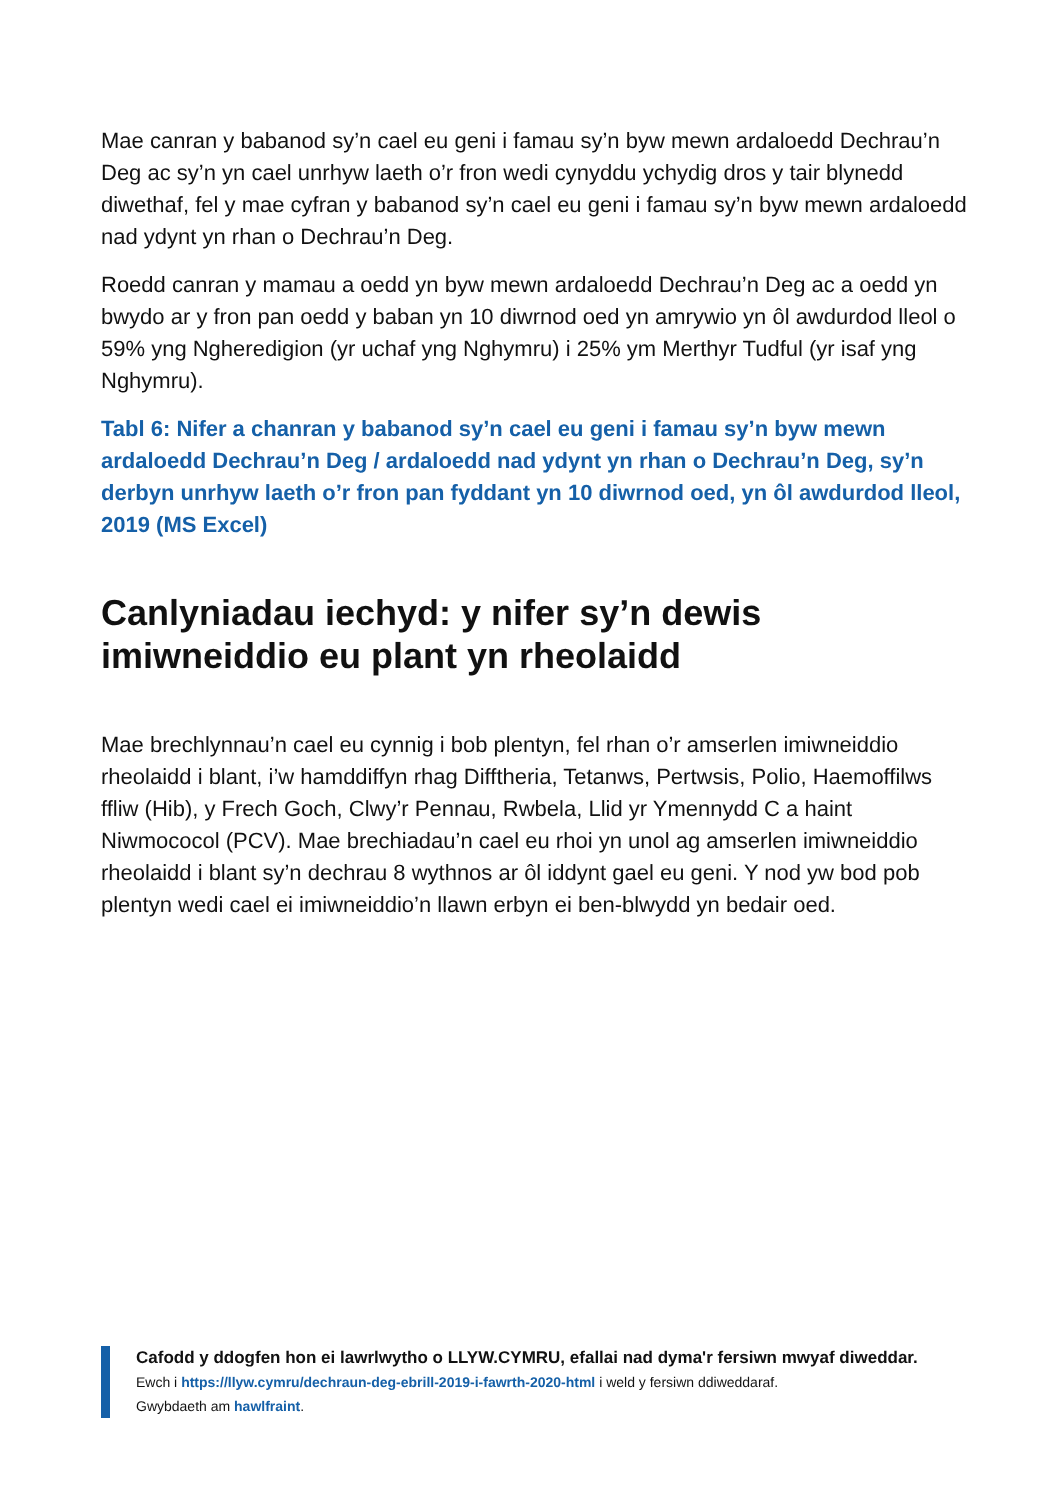Mae canran y babanod sy’n cael eu geni i famau sy’n byw mewn ardaloedd Dechrau’n Deg ac sy’n yn cael unrhyw laeth o’r fron wedi cynyddu ychydig dros y tair blynedd diwethaf, fel y mae cyfran y babanod sy’n cael eu geni i famau sy’n byw mewn ardaloedd nad ydynt yn rhan o Dechrau’n Deg.
Roedd canran y mamau a oedd yn byw mewn ardaloedd Dechrau’n Deg ac a oedd yn bwydo ar y fron pan oedd y baban yn 10 diwrnod oed yn amrywio yn ôl awdurdod lleol o 59% yng Ngheredigion (yr uchaf yng Nghymru) i 25% ym Merthyr Tudful (yr isaf yng Nghymru).
Tabl 6: Nifer a chanran y babanod sy’n cael eu geni i famau sy’n byw mewn ardaloedd Dechrau’n Deg / ardaloedd nad ydynt yn rhan o Dechrau’n Deg, sy’n derbyn unrhyw laeth o’r fron pan fyddant yn 10 diwrnod oed, yn ôl awdurdod lleol, 2019 (MS Excel)
Canlyniadau iechyd: y nifer sy’n dewis imiwneiddio eu plant yn rheolaidd
Mae brechlynnau’n cael eu cynnig i bob plentyn, fel rhan o’r amserlen imiwneiddio rheolaidd i blant, i’w hamddiffyn rhag Difftheria, Tetanws, Pertwsis, Polio, Haemoffilws ffliw (Hib), y Frech Goch, Clwy’r Pennau, Rwbela, Llid yr Ymennydd C a haint Niwmococol (PCV). Mae brechiadau’n cael eu rhoi yn unol ag amserlen imiwneiddio rheolaidd i blant sy’n dechrau 8 wythnos ar ôl iddynt gael eu geni. Y nod yw bod pob plentyn wedi cael ei imiwneiddio’n llawn erbyn ei ben-blwydd yn bedair oed.
Cafodd y ddogfen hon ei lawrlwytho o LLYW.CYMRU, efallai nad dyma'r fersiwn mwyaf diweddar.
Ewch i https://llyw.cymru/dechraun-deg-ebrill-2019-i-fawrth-2020-html i weld y fersiwn ddiweddaraf.
Gwybdaeth am hawlfraint.